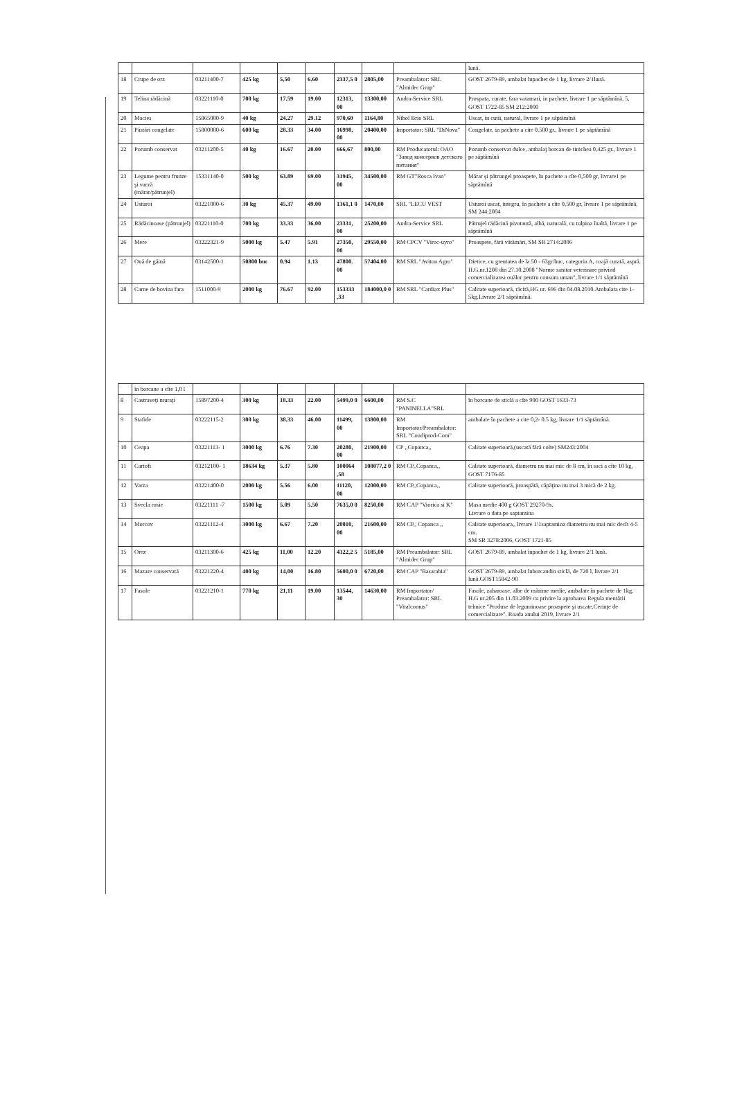| | | | | | | | | | lună. |
| 18 | Crupe de orz | 03211400-7 | 425 kg | 5,50 | 6.60 | 2337,5 0 | 2805,00 | Preambalator: SRL "Almidec Grup" | GOST 2679-89, ambalat înpachet de 1 kg, livrare 2/1lună. |
| 19 | Telina rădăcină | 03221110-0 | 700 kg | 17.59 | 19.00 | 12313, 00 | 13300,00 | Andra-Service SRL | Prospata, curate, fara vatamari, in pachete, livrare 1 pe săptămînă, 5, GOST 1722-85 SM 212:2000 |
| 20 | Macies | 15865000-9 | 40 kg | 24.27 | 29.12 | 970,60 | 1164,80 | Nibol Brio SRL | Uscat, in cutii, natural, livrare 1 pe săptămînă |
| 21 | Păstări congelate | 15800000-6 | 600 kg | 28.33 | 34.00 | 16998, 00 | 20400,00 | Importator: SRL "DiNova" | Congelate, in pachete a cite 0,500 gr., livrare 1 pe săptămînă |
| 22 | Porumb conservat | 03211200-5 | 40 kg | 16.67 | 20.00 | 666,67 | 800,00 | RM Producatorul: OAO "Завод консервов детского питания" | Porumb conservat dulce, ambalaj borcan de tinichea 0,425 gr., livrare 1 pe săptămînă |
| 23 | Legume pentru frunze şi varză (mărar/pătrunjel) | 15331140-0 | 500 kg | 63.89 | 69.00 | 31945, 00 | 34500,00 | RM GT"Rosca Ivan" | Mărar şi pătrungel proaspete, în pachete a cîte 0,500 gr, livrare1 pe săptămînă |
| 24 | Usturoi | 03221000-6 | 30 kg | 45.37 | 49.00 | 1361,1 0 | 1470,00 | SRL "LECU VEST | Usturoi uscat, integru, în pachete a cîte 0,500 gr, livrare 1 pe săptămînă, SM 244:2004 |
| 25 | Rădăcinoase (pătrunjel) | 03221110-0 | 700 kg | 33.33 | 36.00 | 23331, 00 | 25200,00 | Andra-Service SRL | Pătrujel rădăcină pivotantă, albă, naturală, cu tulpina înaltă, livrare 1 pe săptămînă |
| 26 | Mere | 03222321-9 | 5000 kg | 5.47 | 5.91 | 27350, 00 | 29550,00 | RM CPCV "Viroc-uyro" | Proaspete, fără vătămări, SM SR 2714:2006 |
| 27 | Ouă de găină | 03142500-1 | 50800 buc | 0.94 | 1.13 | 47800. 00 | 57404.00 | RM SRL "Aviton Agro" | Dietice, cu greutatea de la 50 - 63gr/buc, categoria A, coajă curată, aspră. H.G.nr.1208 din 27.10.2008 "Norme sanitar veterinare privind comercializarea ouălor pentru consum uman", livrare 1/1 săptămînă |
| 28 | Carne de bovina fara | 1511000-9 | 2000 kg | 76.67 | 92.00 | 153333 ,33 | 184000,0 0 | RM SRL "Cardiax Plus" | Calitate superioară, răcită,HG nr. 696 din 04.08.2010.Ambalata cite 1-5kg.Livrare 2/1 săptămînă. |
| | în borcane a cîte 1,0 l | | | | | | | | |
| 8 | Castraveţi muraţi | 15897200-4 | 300 kg | 18.33 | 22.00 | 5499,0 0 | 6600,00 | RM S.C "PANINELLA"SRL | în borcane de sticlă a cîte 900 GOST 1633-73 |
| 9 | Stafide | 03222115-2 | 300 kg | 38.33 | 46.00 | 11499, 00 | 13800,00 | RM Importator/Preambalator: SRL "Condiprod-Com" | ambalate în pachete a cite 0,2- 0.5 kg, livrare 1/1 săptămînă. |
| 10 | Ceapa | 03221113- 1 | 3000 kg | 6.76 | 7.30 | 20280, 00 | 21900,00 | CP ,,Copanca,, | Calitate superioară,(uscată fără colte) SM243:2004 |
| 11 | Cartofi | 03212100- 1 | 18634 kg | 5.37 | 5.80 | 100064 ,58 | 108077,2 0 | RM CP,,Copanca,, | Calitate superioară, diametru nu mai mic de 8 cm, în saci a cîte 10 kg, GOST 7176-85 |
| 12 | Varza | 03221400-0 | 2000 kg | 5.56 | 6.00 | 11120, 00 | 12000,00 | RM CP,,Copanca,, | Calitate superioară, proaspătă, căpăţina nu mai 3 mică de 2 kg. |
| 13 | Svecla rosie | 03221111 -7 | 1500 kg | 5.09 | 5.50 | 7635,0 0 | 8250,00 | RM CAP "Viorica si K" | Masa medie 400 g GOST 29270-9s. Livrare o data pe saptamina |
| 14 | Morcov | 03221112-4 | 3000 kg | 6.67 | 7.20 | 20010, 00 | 21600,00 | RM CP,, Copanca ,, | Calitate superioara,, livrare 1\1saptamina diametru nu mai mic decît 4-5 cm. SM SR 3278:2006, GOST 1721-85 |
| 15 | Orez | 03211300-6 | 425 kg | 11,00 | 12.20 | 4322,2 5 | 5185,00 | RM Preambalator: SRL "Almidec Grup" | GOST 2679-89, ambalat înpachet de 1 kg, livrare 2/1 lună. |
| 16 | Mazare conservată | 03221220-4 | 400 kg | 14,00 | 16.80 | 5600,0 0 | 6720,00 | RM CAP "Basarabia" | GOST 2679-89, ambalat înborcandin sticlă, de 720 l, livrare 2/1 lună.GOST15842-90 |
| 17 | Fasole | 03221210-1 | 770 kg | 21,11 | 19.00 | 13544, 30 | 14630,00 | RM Importator/ Preambalator: SRL "Vitalcomus" | Fasole, zaharoase, albe de mărime medie, ambalate în pachete de 1kg. H.G nr.205 din 11.03.2009 cu privire la aprobarea Regula mentării tehnice "Produse de leguminoase proaspete şi uscate.Cerinţe de comercializare". Roada anului 2019, livrare 2/1 |